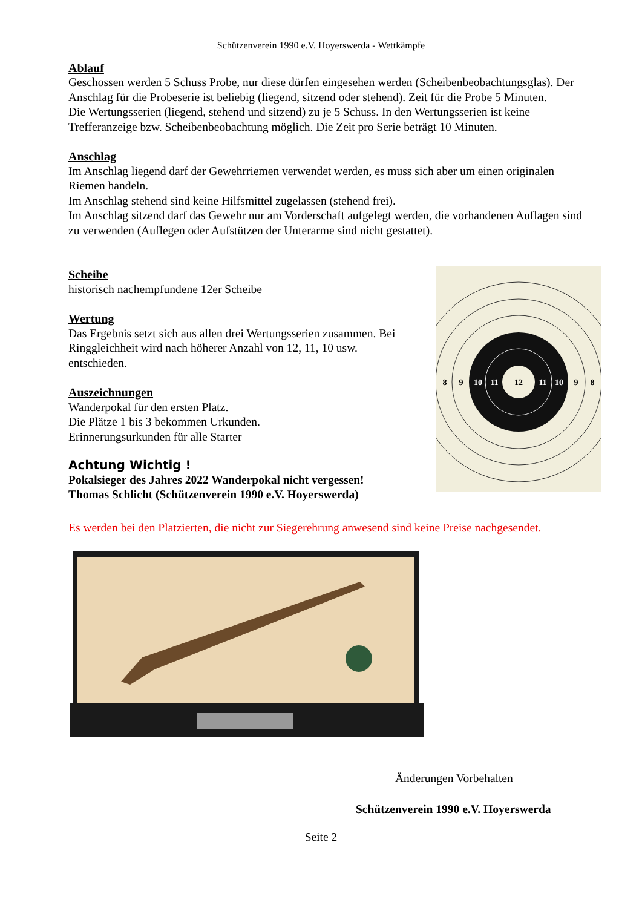Schützenverein 1990 e.V. Hoyerswerda - Wettkämpfe
Ablauf
Geschossen werden 5 Schuss Probe, nur diese dürfen eingesehen werden (Scheibenbeobachtungsglas). Der Anschlag für die Probeserie ist beliebig (liegend, sitzend oder stehend). Zeit für die Probe 5 Minuten.
Die Wertungsserien (liegend, stehend und sitzend) zu je 5 Schuss. In den Wertungsserien ist keine Trefferanzeige bzw. Scheibenbeobachtung möglich. Die Zeit pro Serie beträgt 10 Minuten.
Anschlag
Im Anschlag liegend darf der Gewehrriemen verwendet werden, es muss sich aber um einen originalen Riemen handeln.
Im Anschlag stehend sind keine Hilfsmittel zugelassen (stehend frei).
Im Anschlag sitzend darf das Gewehr nur am Vorderschaft aufgelegt werden, die vorhandenen Auflagen sind zu verwenden (Auflegen oder Aufstützen der Unterarme sind nicht gestattet).
Scheibe
historisch nachempfundene 12er Scheibe
Wertung
Das Ergebnis setzt sich aus allen drei Wertungsserien zusammen. Bei Ringgleichheit wird nach höherer Anzahl von 12, 11, 10 usw. entschieden.
Auszeichnungen
Wanderpokal für den ersten Platz.
Die Plätze 1 bis 3 bekommen Urkunden.
Erinnerungsurkunden für alle Starter
Achtung Wichtig !
Pokalsieger des Jahres 2022 Wanderpokal nicht vergessen!
Thomas Schlicht (Schützenverein 1990 e.V. Hoyerswerda)
8
9
10
11
12
11
10
9
8
Es werden bei den Platzierten, die nicht zur Siegerehrung anwesend sind keine Preise nachgesendet.
Änderungen Vorbehalten
Schützenverein 1990 e.V. Hoyerswerda
Seite 2